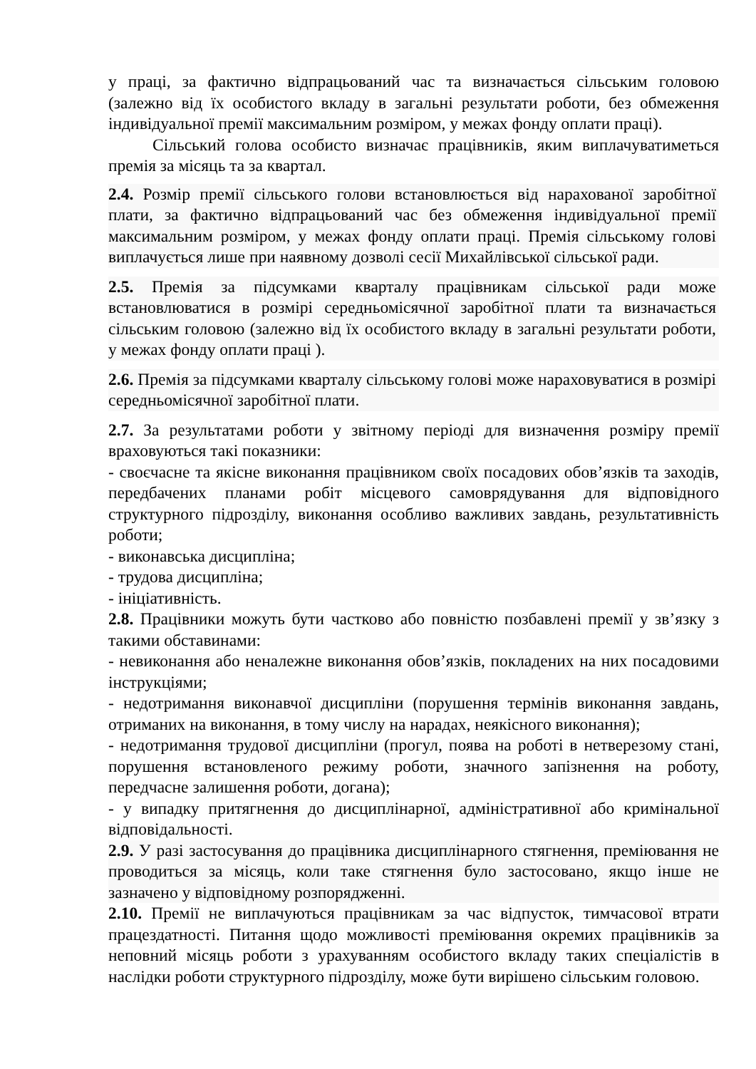у праці, за фактично відпрацьований час та визначається сільським головою (залежно від їх особистого вкладу в загальні результати роботи, без обмеження індивідуальної премії максимальним розміром, у межах фонду оплати праці).
Сільський голова особисто визначає працівників, яким виплачуватиметься премія за місяць та за квартал.
2.4. Розмір премії сільського голови встановлюється від нарахованої заробітної плати, за фактично відпрацьований час без обмеження індивідуальної премії максимальним розміром, у межах фонду оплати праці. Премія сільському голові виплачується лише при наявному дозволі сесії Михайлівської сільської ради.
2.5. Премія за підсумками кварталу працівникам сільської ради може встановлюватися в розмірі середньомісячної заробітної плати та визначається сільським головою (залежно від їх особистого вкладу в загальні результати роботи, у межах фонду оплати праці ).
2.6. Премія за підсумками кварталу сільському голові може нараховуватися в розмірі середньомісячної заробітної плати.
2.7. За результатами роботи у звітному періоді для визначення розміру премії враховуються такі показники:
- своєчасне та якісне виконання працівником своїх посадових обов’язків та заходів, передбачених планами робіт місцевого самоврядування для відповідного структурного підрозділу, виконання особливо важливих завдань, результативність роботи;
- виконавська дисципліна;
- трудова дисципліна;
- ініціативність.
2.8. Працівники можуть бути частково або повністю позбавлені премії у зв’язку з такими обставинами:
- невиконання або неналежне виконання обов’язків, покладених на них посадовими інструкціями;
- недотримання виконавчої дисципліни (порушення термінів виконання завдань, отриманих на виконання, в тому числу на нарадах, неякісного виконання);
- недотримання трудової дисципліни (прогул, поява на роботі в нетверезому стані, порушення встановленого режиму роботи, значного запізнення на роботу, передчасне залишення роботи, догана);
- у випадку притягнення до дисциплінарної, адміністративної або кримінальної відповідальності.
2.9. У разі застосування до працівника дисциплінарного стягнення, преміювання не проводиться за місяць, коли таке стягнення було застосовано, якщо інше не зазначено у відповідному розпорядженні.
2.10. Премії не виплачуються працівникам за час відпусток, тимчасової втрати працездатності. Питання щодо можливості преміювання окремих працівників за неповний місяць роботи з урахуванням особистого вкладу таких спеціалістів в наслідки роботи структурного підрозділу, може бути вирішено сільським головою.